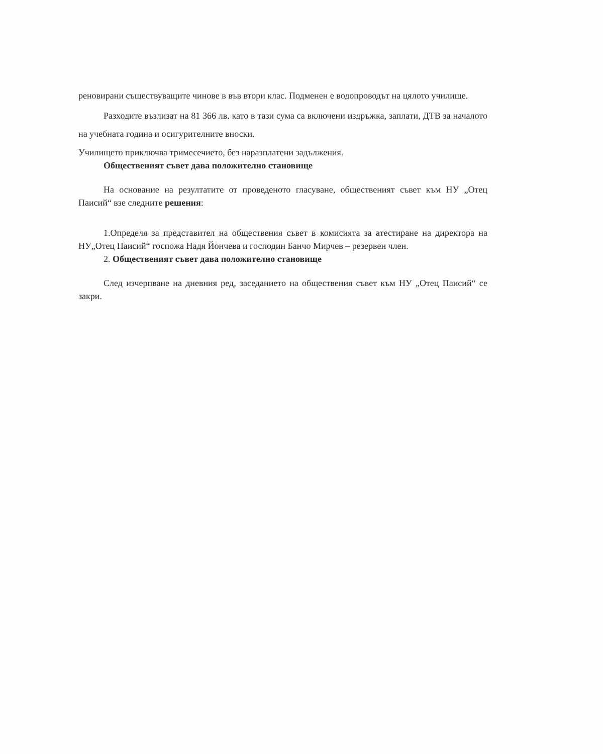реновирани съществуващите чинове в във втори клас. Подменен е водопроводът на цялото училище.
Разходите възлизат на 81 366 лв. като в тази сума са включени издръжка, заплати, ДТВ за началото на учебната година и осигурителните вноски.
Училището приключва тримесечието, без наразплатени задължения.
Общественият съвет дава положително становище
На основание на резултатите от проведеното гласуване, общественият съвет към НУ „Отец Паисий“ взе следните решения:
1.Определя за представител на обществения съвет в комисията за атестиране на директора на НУ„Отец Паисий“ госпожа Надя Йончева и господин Банчо Мирчев – резервен член.
2. Общественият съвет дава положително становище
След изчерпване на дневния ред, заседанието на обществения съвет към НУ „Отец Паисий“ се закри.